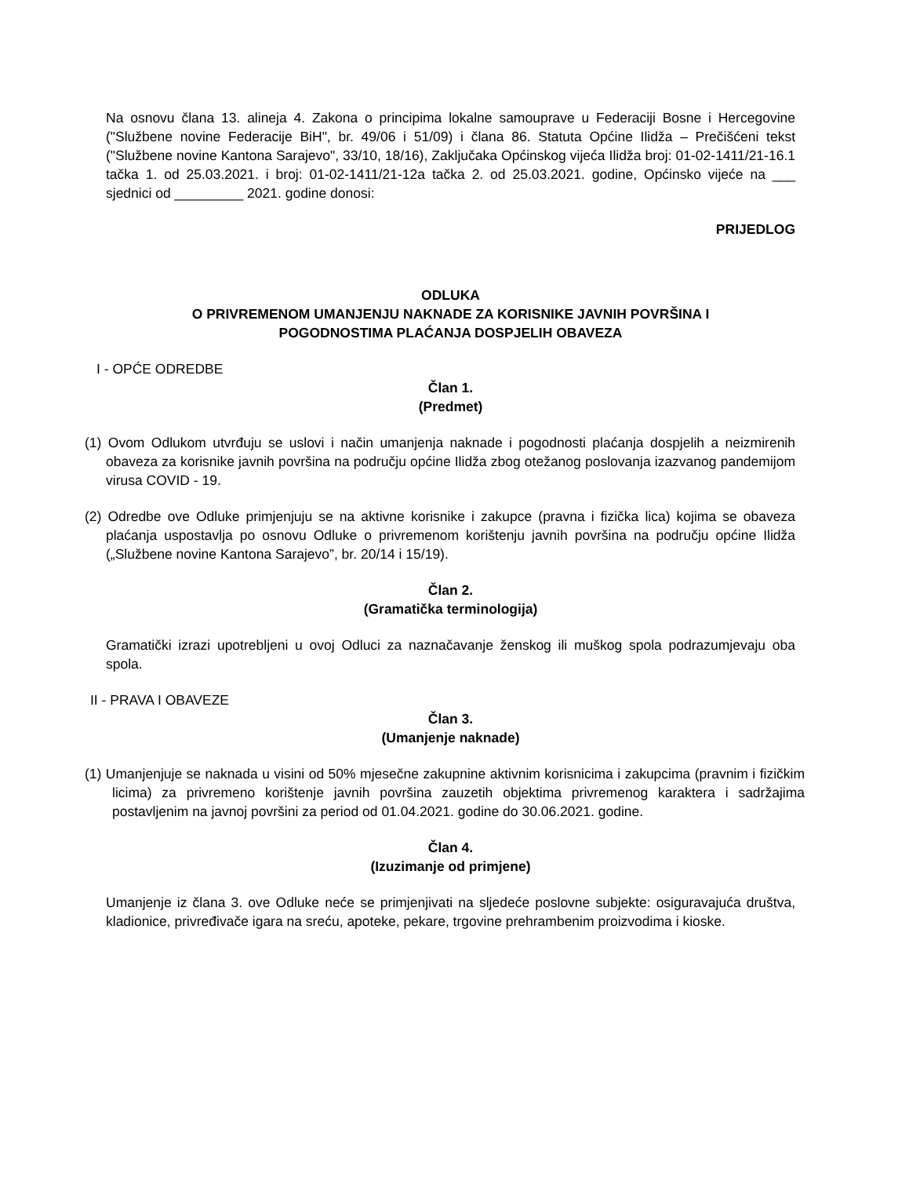Na osnovu člana 13. alineja 4. Zakona o principima lokalne samouprave u Federaciji Bosne i Hercegovine ("Službene novine Federacije BiH", br. 49/06 i 51/09) i člana 86. Statuta Općine Ilidža – Prečišćeni tekst ("Službene novine Kantona Sarajevo", 33/10, 18/16), Zaključaka Općinskog vijeća Ilidža broj: 01-02-1411/21-16.1 tačka 1. od 25.03.2021. i broj: 01-02-1411/21-12a tačka 2. od 25.03.2021. godine, Općinsko vijeće na ___ sjednici od _________ 2021. godine donosi:
PRIJEDLOG
ODLUKA
O PRIVREMENOM UMANJENJU NAKNADE ZA KORISNIKE JAVNIH POVRŠINA I
POGODNOSTIMA PLAĆANJA DOSPJELIH OBAVEZA
I - OPĆE ODREDBE
Član 1.
(Predmet)
(1) Ovom Odlukom utvrđuju se uslovi i način umanjenja naknade i pogodnosti plaćanja dospjelih a neizmirenih obaveza za korisnike javnih površina na području općine Ilidža zbog otežanog poslovanja izazvanog pandemijom virusa COVID - 19.
(2) Odredbe ove Odluke primjenjuju se na aktivne korisnike i zakupce (pravna i fizička lica) kojima se obaveza plaćanja uspostavlja po osnovu Odluke o privremenom korištenju javnih površina na području općine Ilidža („Službene novine Kantona Sarajevo”, br. 20/14 i 15/19).
Član 2.
(Gramatička terminologija)
Gramatički izrazi upotrebljeni u ovoj Odluci za naznačavanje ženskog ili muškog spola podrazumjevaju oba spola.
II - PRAVA I OBAVEZE
Član 3.
(Umanjenje naknade)
(1) Umanjenjuje se naknada u visini od 50% mjesečne zakupnine aktivnim korisnicima i zakupcima (pravnim i fizičkim licima) za privremeno korištenje javnih površina zauzetih objektima privremenog karaktera i sadržajima postavljenim na javnoj površini za period od 01.04.2021. godine do 30.06.2021. godine.
Član 4.
(Izuzimanje od primjene)
Umanjenje iz člana 3. ove Odluke neće se primjenjivati na sljedeće poslovne subjekte: osiguravajuća društva, kladionice, privređivače igara na sreću, apoteke, pekare, trgovine prehrambenim proizvodima i kioske.